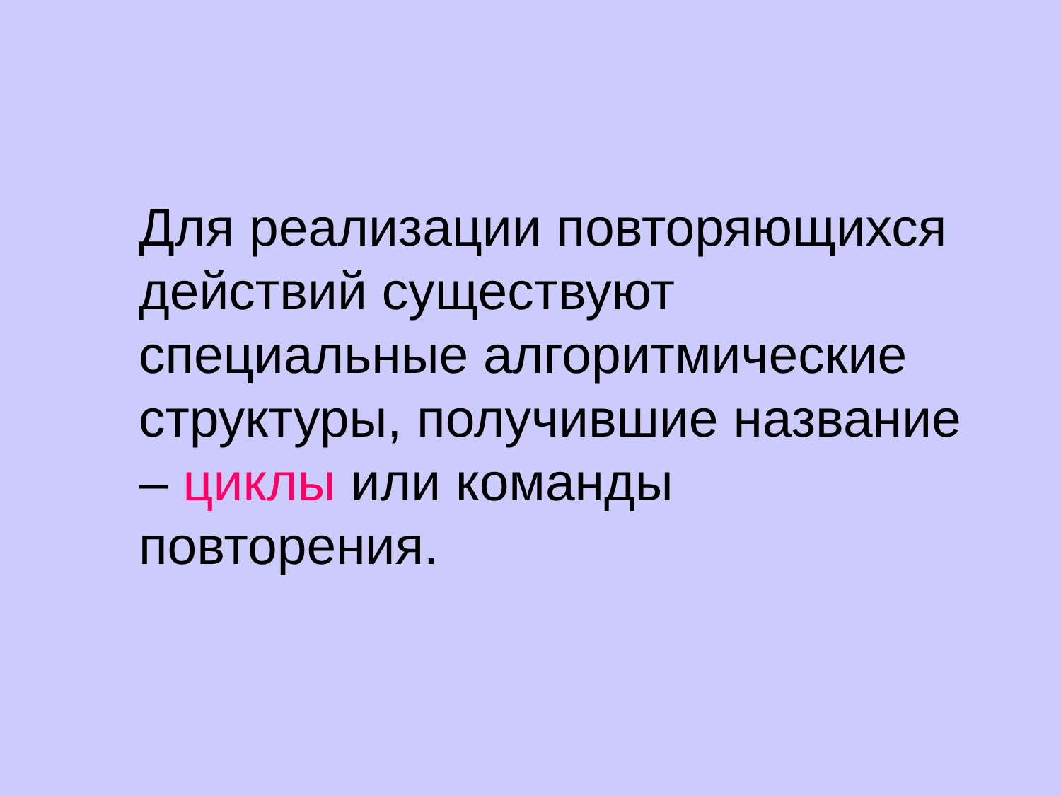Для реализации повторяющихся действий существуют специальные алгоритмические структуры, получившие название – циклы или команды повторения.